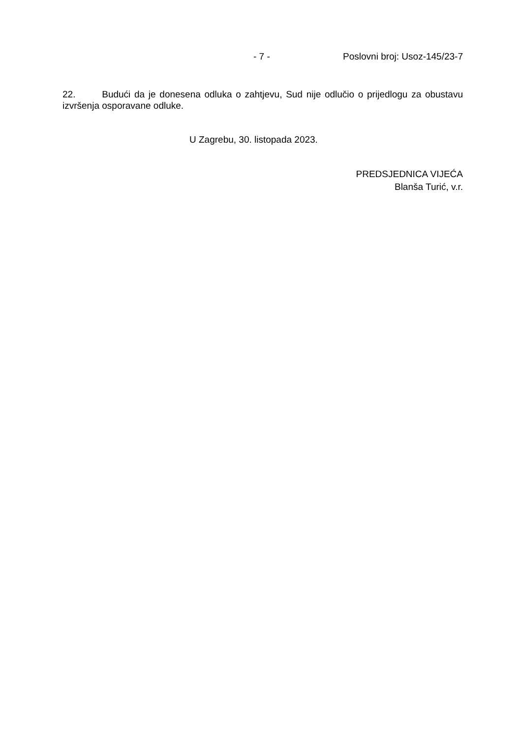- 7 - Poslovni broj: Usoz-145/23-7
22. Budući da je donesena odluka o zahtjevu, Sud nije odlučio o prijedlogu za obustavu izvršenja osporavane odluke.
U Zagrebu, 30. listopada 2023.
PREDSJEDNICA VIJEĆA
Blanša Turić, v.r.